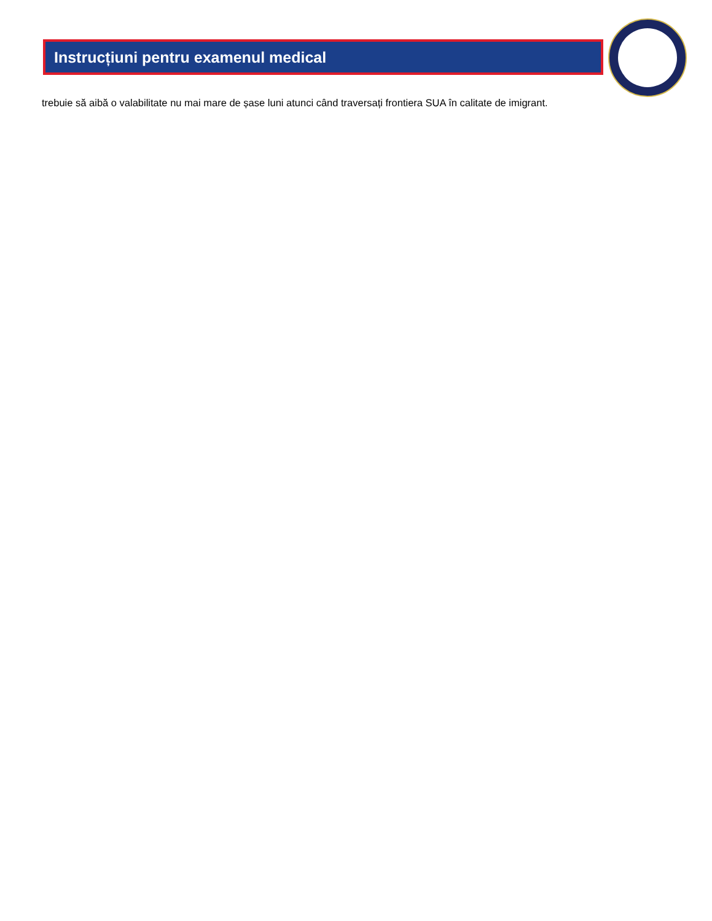Instrucțiuni pentru examenul medical
trebuie să aibă o valabilitate nu mai mare de șase luni atunci când traversați frontiera SUA în calitate de imigrant.